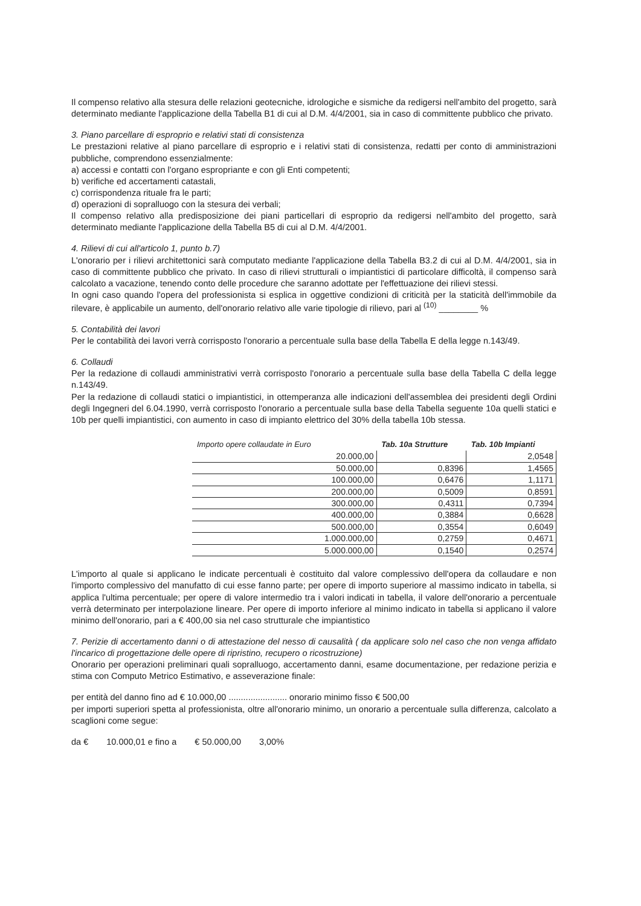Il compenso relativo alla stesura delle relazioni geotecniche, idrologiche e sismiche da redigersi nell'ambito del progetto, sarà determinato mediante l'applicazione della Tabella B1 di cui al D.M. 4/4/2001, sia in caso di committente pubblico che privato.
3. Piano parcellare di esproprio e relativi stati di consistenza
Le prestazioni relative al piano parcellare di esproprio e i relativi stati di consistenza, redatti per conto di amministrazioni pubbliche, comprendono essenzialmente:
a) accessi e contatti con l'organo espropriante e con gli Enti competenti;
b) verifiche ed accertamenti catastali,
c) corrispondenza rituale fra le parti;
d) operazioni di sopralluogo con la stesura dei verbali;
Il compenso relativo alla predisposizione dei piani particellari di esproprio da redigersi nell'ambito del progetto, sarà determinato mediante l'applicazione della Tabella B5 di cui al D.M. 4/4/2001.
4. Rilievi di cui all'articolo 1, punto b.7)
L'onorario per i rilievi architettonici sarà computato mediante l'applicazione della Tabella B3.2 di cui al D.M. 4/4/2001, sia in caso di committente pubblico che privato. In caso di rilievi strutturali o impiantistici di particolare difficoltà, il compenso sarà calcolato a vacazione, tenendo conto delle procedure che saranno adottate per l'effettuazione dei rilievi stessi.
In ogni caso quando l'opera del professionista si esplica in oggettive condizioni di criticità per la staticità dell'immobile da rilevare, è applicabile un aumento, dell'onorario relativo alle varie tipologie di rilievo, pari al <sup>(10)</sup> ________ %
5. Contabilità dei lavori
Per le contabilità dei lavori verrà corrisposto l'onorario a percentuale sulla base della Tabella E della legge n.143/49.
6. Collaudi
Per la redazione di collaudi amministrativi verrà corrisposto l'onorario a percentuale sulla base della Tabella C della legge n.143/49.
Per la redazione di collaudi statici o impiantistici, in ottemperanza alle indicazioni dell'assemblea dei presidenti degli Ordini degli Ingegneri del 6.04.1990, verrà corrisposto l'onorario a percentuale sulla base della Tabella seguente 10a quelli statici e 10b per quelli impiantistici, con aumento in caso di impianto elettrico del 30% della tabella 10b stessa.
| Importo opere collaudate in Euro | Tab. 10a Strutture | Tab. 10b Impianti |
| --- | --- | --- |
| 20.000,00 | | 2,0548 |
| 50.000,00 | 0,8396 | 1,4565 |
| 100.000,00 | 0,6476 | 1,1171 |
| 200.000,00 | 0,5009 | 0,8591 |
| 300.000,00 | 0,4311 | 0,7394 |
| 400.000,00 | 0,3884 | 0,6628 |
| 500.000,00 | 0,3554 | 0,6049 |
| 1.000.000,00 | 0,2759 | 0,4671 |
| 5.000.000,00 | 0,1540 | 0,2574 |
L'importo al quale si applicano le indicate percentuali è costituito dal valore complessivo dell'opera da collaudare e non l'importo complessivo del manufatto di cui esse fanno parte; per opere di importo superiore al massimo indicato in tabella, si applica l'ultima percentuale; per opere di valore intermedio tra i valori indicati in tabella, il valore dell'onorario a percentuale verrà determinato per interpolazione lineare. Per opere di importo inferiore al minimo indicato in tabella si applicano il valore minimo dell'onorario, pari a € 400,00 sia nel caso strutturale che impiantistico
7. Perizie di accertamento danni o di attestazione del nesso di causalità ( da applicare solo nel caso che non venga affidato l'incarico di progettazione delle opere di ripristino, recupero o ricostruzione)
Onorario per operazioni preliminari quali sopralluogo, accertamento danni, esame documentazione, per redazione perizia e stima con Computo Metrico Estimativo, e asseverazione finale:
per entità del danno fino ad € 10.000,00 ........................ onorario minimo fisso € 500,00
per importi superiori spetta al professionista, oltre all'onorario minimo, un onorario a percentuale sulla differenza, calcolato a scaglioni come segue:
da € 10.000,01 e fino a € 50.000,00 3,00%